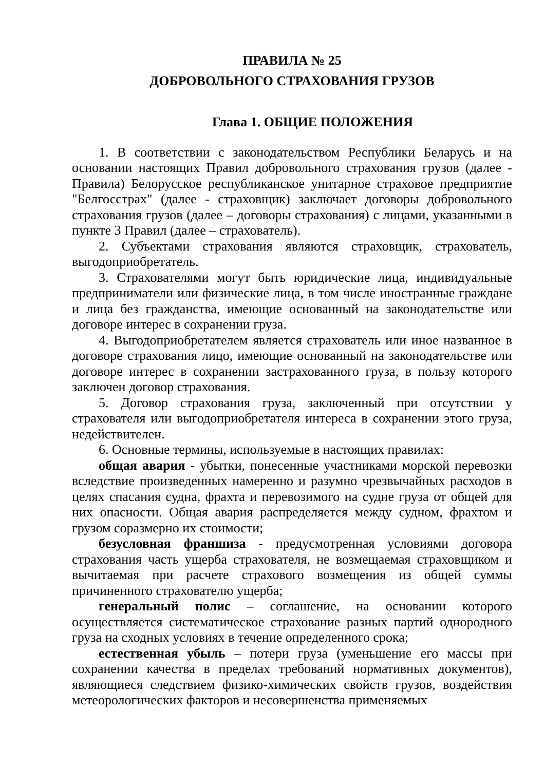ПРАВИЛА № 25
ДОБРОВОЛЬНОГО СТРАХОВАНИЯ ГРУЗОВ
Глава 1. ОБЩИЕ ПОЛОЖЕНИЯ
1. В соответствии с законодательством Республики Беларусь и на основании настоящих Правил добровольного страхования грузов (далее - Правила) Белорусское республиканское унитарное страховое предприятие "Белгосстрах" (далее - страховщик) заключает договоры добровольного страхования грузов (далее – договоры страхования) с лицами, указанными в пункте 3 Правил (далее – страхователь).
2. Субъектами страхования являются страховщик, страхователь, выгодоприобретатель.
3. Страхователями могут быть юридические лица, индивидуальные предприниматели или физические лица, в том числе иностранные граждане и лица без гражданства, имеющие основанный на законодательстве или договоре интерес в сохранении груза.
4. Выгодоприобретателем является страхователь или иное названное в договоре страхования лицо, имеющие основанный на законодательстве или договоре интерес в сохранении застрахованного груза, в пользу которого заключен договор страхования.
5. Договор страхования груза, заключенный при отсутствии у страхователя или выгодоприобретателя интереса в сохранении этого груза, недействителен.
6. Основные термины, используемые в настоящих правилах:
общая авария - убытки, понесенные участниками морской перевозки вследствие произведенных намеренно и разумно чрезвычайных расходов в целях спасания судна, фрахта и перевозимого на судне груза от общей для них опасности. Общая авария распределяется между судном, фрахтом и грузом соразмерно их стоимости;
безусловная франшиза - предусмотренная условиями договора страхования часть ущерба страхователя, не возмещаемая страховщиком и вычитаемая при расчете страхового возмещения из общей суммы причиненного страхователю ущерба;
генеральный полис – соглашение, на основании которого осуществляется систематическое страхование разных партий однородного груза на сходных условиях в течение определенного срока;
естественная убыль – потери груза (уменьшение его массы при сохранении качества в пределах требований нормативных документов), являющиеся следствием физико-химических свойств грузов, воздействия метеорологических факторов и несовершенства применяемых